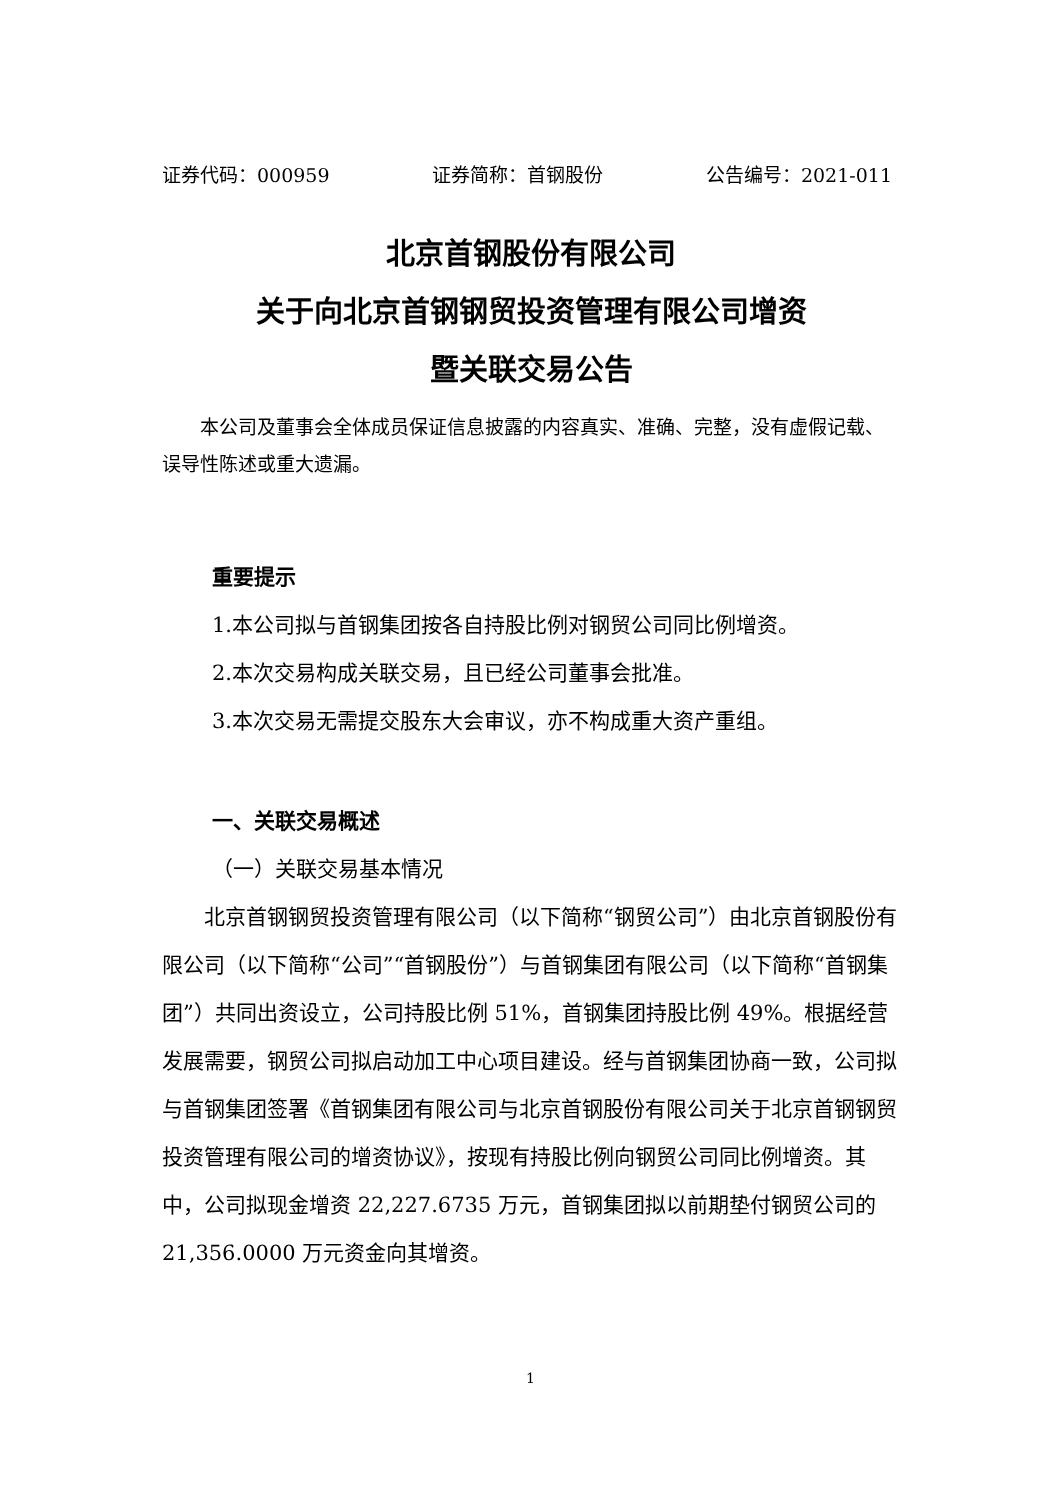证券代码：000959 证券简称：首钢股份 公告编号：2021-011
北京首钢股份有限公司
关于向北京首钢钢贸投资管理有限公司增资
暨关联交易公告
本公司及董事会全体成员保证信息披露的内容真实、准确、完整，没有虚假记载、误导性陈述或重大遗漏。
重要提示
1.本公司拟与首钢集团按各自持股比例对钢贸公司同比例增资。
2.本次交易构成关联交易，且已经公司董事会批准。
3.本次交易无需提交股东大会审议，亦不构成重大资产重组。
一、关联交易概述
（一）关联交易基本情况
北京首钢钢贸投资管理有限公司（以下简称“钢贸公司”）由北京首钢股份有限公司（以下简称“公司”“首钢股份”）与首钢集团有限公司（以下简称“首钢集团”）共同出资设立，公司持股比例 51%，首钢集团持股比例 49%。根据经营发展需要，钢贸公司拟启动加工中心项目建设。经与首钢集团协商一致，公司拟与首钢集团签署《首钢集团有限公司与北京首钢股份有限公司关于北京首钢钢贸投资管理有限公司的增资协议》，按现有持股比例向钢贸公司同比例增资。其中，公司拟现金增资 22,227.6735 万元，首钢集团拟以前期垫付钢贸公司的 21,356.0000 万元资金向其增资。
1